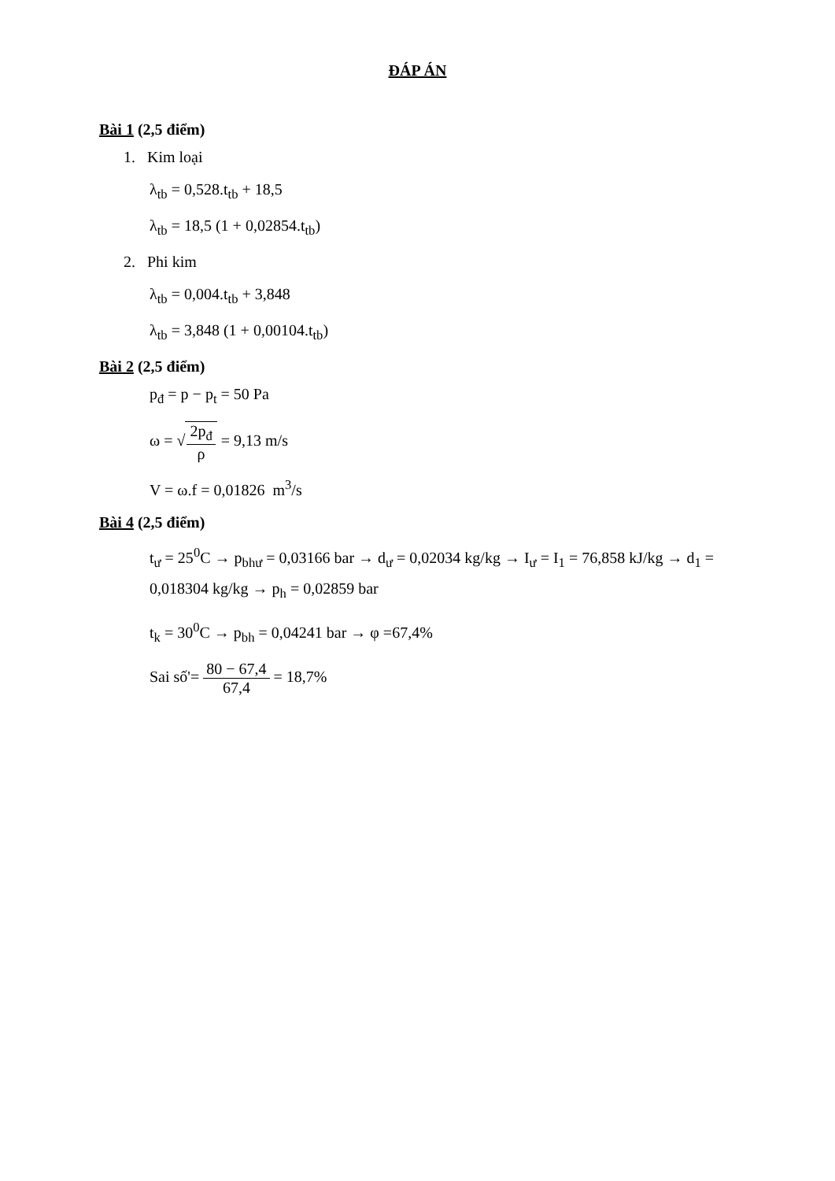ĐÁP ÁN
Bài 1 (2,5 điểm)
1. Kim loại
λ<sub>tb</sub> = 0,528.t<sub>tb</sub> + 18,5
λ<sub>tb</sub> = 18,5 (1 + 0,02854.t<sub>tb</sub>)
2. Phi kim
λ<sub>tb</sub> = 0,004.t<sub>tb</sub> + 3,848
λ<sub>tb</sub> = 3,848 (1 + 0,00104.t<sub>tb</sub>)
Bài 2 (2,5 điểm)
p<sub>đ</sub> = p − p<sub>t</sub> = 50 Pa
ω = √2p<sub>đ</sub> ρ = 9,13 m/s
V = ω.f = 0,01826 m<sup>3</sup>/s
Bài 4 (2,5 điểm)
t<sub>ư</sub> = 25<sup>0</sup>C → p<sub>bhư</sub> = 0,03166 bar → d<sub>ư</sub> = 0,02034 kg/kg → I<sub>ư</sub> = I<sub>1</sub> = 76,858 kJ/kg → d<sub>1</sub> = 0,018304 kg/kg → p<sub>h</sub> = 0,02859 bar
t<sub>k</sub> = 30<sup>0</sup>C → p<sub>bh</sub> = 0,04241 bar → φ =67,4%
Sai số'= 80 − 67,4 67,4 = 18,7%